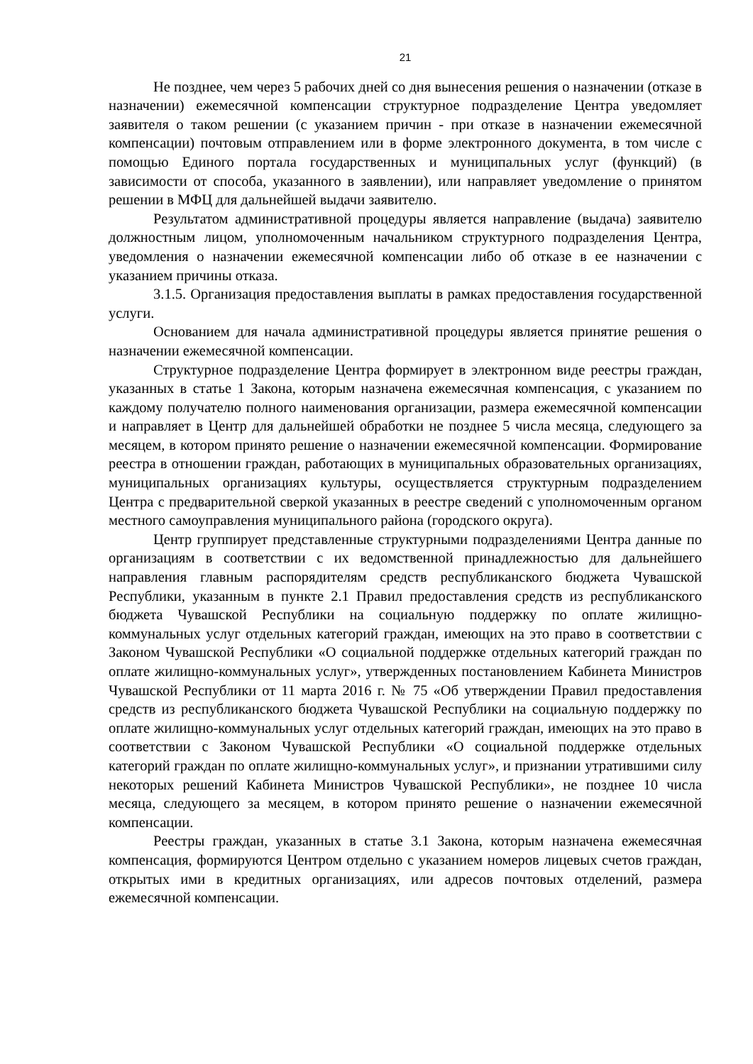21
Не позднее, чем через 5 рабочих дней со дня вынесения решения о назначении (отказе в назначении) ежемесячной компенсации структурное подразделение Центра уведомляет заявителя о таком решении (с указанием причин - при отказе в назначении ежемесячной компенсации) почтовым отправлением или в форме электронного документа, в том числе с помощью Единого портала государственных и муниципальных услуг (функций) (в зависимости от способа, указанного в заявлении), или направляет уведомление о принятом решении в МФЦ для дальнейшей выдачи заявителю.
Результатом административной процедуры является направление (выдача) заявителю должностным лицом, уполномоченным начальником структурного подразделения Центра, уведомления о назначении ежемесячной компенсации либо об отказе в ее назначении с указанием причины отказа.
3.1.5. Организация предоставления выплаты в рамках предоставления государственной услуги.
Основанием для начала административной процедуры является принятие решения о назначении ежемесячной компенсации.
Структурное подразделение Центра формирует в электронном виде реестры граждан, указанных в статье 1 Закона, которым назначена ежемесячная компенсация, с указанием по каждому получателю полного наименования организации, размера ежемесячной компенсации и направляет в Центр для дальнейшей обработки не позднее 5 числа месяца, следующего за месяцем, в котором принято решение о назначении ежемесячной компенсации. Формирование реестра в отношении граждан, работающих в муниципальных образовательных организациях, муниципальных организациях культуры, осуществляется структурным подразделением Центра с предварительной сверкой указанных в реестре сведений с уполномоченным органом местного самоуправления муниципального района (городского округа).
Центр группирует представленные структурными подразделениями Центра данные по организациям в соответствии с их ведомственной принадлежностью для дальнейшего направления главным распорядителям средств республиканского бюджета Чувашской Республики, указанным в пункте 2.1 Правил предоставления средств из республиканского бюджета Чувашской Республики на социальную поддержку по оплате жилищно-коммунальных услуг отдельных категорий граждан, имеющих на это право в соответствии с Законом Чувашской Республики «О социальной поддержке отдельных категорий граждан по оплате жилищно-коммунальных услуг», утвержденных постановлением Кабинета Министров Чувашской Республики от 11 марта 2016 г. № 75 «Об утверждении Правил предоставления средств из республиканского бюджета Чувашской Республики на социальную поддержку по оплате жилищно-коммунальных услуг отдельных категорий граждан, имеющих на это право в соответствии с Законом Чувашской Республики «О социальной поддержке отдельных категорий граждан по оплате жилищно-коммунальных услуг», и признании утратившими силу некоторых решений Кабинета Министров Чувашской Республики», не позднее 10 числа месяца, следующего за месяцем, в котором принято решение о назначении ежемесячной компенсации.
Реестры граждан, указанных в статье 3.1 Закона, которым назначена ежемесячная компенсация, формируются Центром отдельно с указанием номеров лицевых счетов граждан, открытых ими в кредитных организациях, или адресов почтовых отделений, размера ежемесячной компенсации.